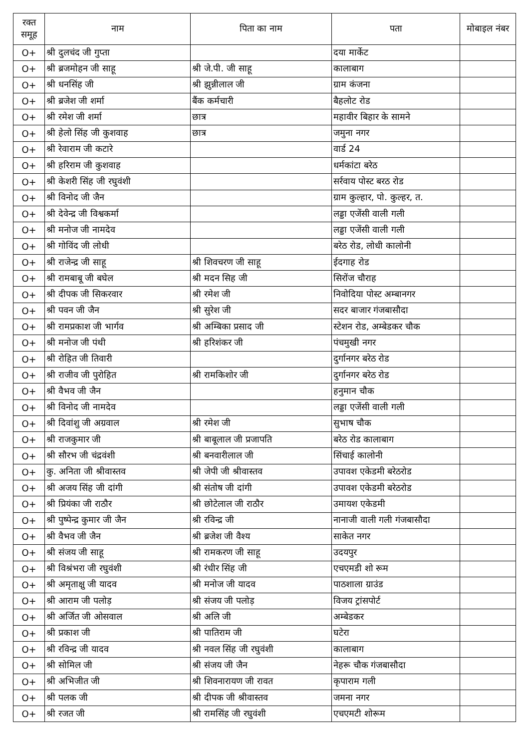| रक्त समूह | नाम | पिता का नाम | पता | मोबाइल नंबर |
| --- | --- | --- | --- | --- |
| O+ | श्री दुलचंद जी गुप्ता | | दया मार्केट | |
| O+ | श्री ब्रजमोहन जी साहू | श्री जे.पी. जी साहू | कालाबाग | |
| O+ | श्री धनसिंह जी | श्री झुन्नीलाल जी | ग्राम कंजना | |
| O+ | श्री ब्रजेश जी शर्मा | बैंक कर्मचारी | बैहलोट रोड | |
| O+ | श्री रमेश जी शर्मा | छात्र | महावीर बिहार के सामने | |
| O+ | श्री हेलो सिंह जी कुशवाह | छात्र | जमुना नगर | |
| O+ | श्री रेवाराम जी कटारे | | वार्ड 24 | |
| O+ | श्री हरिराम जी कुशवाह | | धर्मकांटा बरेठ | |
| O+ | श्री केशरी सिंह जी रघुवंशी | | सर्रवाय पोस्ट बरठ रोड | |
| O+ | श्री विनोद जी जैन | | ग्राम कुल्हार, पो. कुल्हर, त. | |
| O+ | श्री देवेन्द्र जी विश्वकर्मा | | लड्डा एजेंसी वाली गली | |
| O+ | श्री मनोज जी नामदेव | | लड्डा एजेंसी वाली गली | |
| O+ | श्री गोविंद जी लोधी | | बरेठ रोड, लोधी कालोनी | |
| O+ | श्री राजेन्द्र जी साहू | श्री शिवचरण जी साहू | ईदगाह रोड | |
| O+ | श्री रामबाबू जी बघेल | श्री मदन सिह जी | सिरोंज चौराह | |
| O+ | श्री दीपक जी सिकरवार | श्री रमेश जी | निवोदिया पोस्ट अम्बानगर | |
| O+ | श्री पवन जी जैन | श्री सुरेश जी | सदर बाजार गंजबासौदा | |
| O+ | श्री रामप्रकाश जी भार्गव | श्री अम्बिका प्रसाद जी | स्टेशन रोड, अम्बेडकर चौक | |
| O+ | श्री मनोज जी पंथी | श्री हरिशंकर जी | पंचमुखी नगर | |
| O+ | श्री रोहित जी तिवारी | | दुर्गानगर बरेठ रोड | |
| O+ | श्री राजीव जी पुरोहित | श्री रामकिशोर जी | दुर्गानगर बरेठ रोड | |
| O+ | श्री वैभव जी जैन | | हनुमान चौक | |
| O+ | श्री विनोद जी नामदेव | | लड्डा एजेंसी वाली गली | |
| O+ | श्री दिवांशु जी अग्रवाल | श्री रमेश जी | सुभाष चौक | |
| O+ | श्री राजकुमार जी | श्री बाबूलाल जी प्रजापति | बरेठ रोड कालाबाग | |
| O+ | श्री सौरभ जी चंद्रवंशी | श्री बनवारीलाल जी | सिंचाई कालोनी | |
| O+ | कु. अनिता जी श्रीवास्तव | श्री जेपी जी श्रीवास्तव | उपावश एकेडमी बरेठरोड | |
| O+ | श्री अजय सिंह जी दांगी | श्री संतोष जी दांगी | उपावश एकेडमी बरेठरोड | |
| O+ | श्री प्रियंका जी राठौर | श्री छोटेलाल जी राठौर | उमायश एकेडमी | |
| O+ | श्री पुष्पेन्द्र कुमार जी जैन | श्री रविन्द्र जी | नानाजी वाली गली गंजबासौदा | |
| O+ | श्री वैभव जी जैन | श्री ब्रजेश जी वैश्य | साकेत नगर | |
| O+ | श्री संजय जी साहू | श्री रामकरण जी साहू | उदयपुर | |
| O+ | श्री विश्रंभरा जी रघुवंशी | श्री रंधीर सिंह जी | एचएमडी शो रूम | |
| O+ | श्री अमृताक्षु जी यादव | श्री मनोज जी यादव | पाठशाला ग्राउंड | |
| O+ | श्री आराम जी पलोड़ | श्री संजय जी पलोड़ | विजय ट्रांसपोर्ट | |
| O+ | श्री अर्जित जी ओसवाल | श्री अलि जी | अम्बेडकर | |
| O+ | श्री प्रकाश जी | श्री पातिराम जी | घटेरा | |
| O+ | श्री रविन्द्र जी यादव | श्री नवल सिंह जी रघुवंशी | कालाबाग | |
| O+ | श्री सोमिल जी | श्री संजय जी जैन | नेहरू चौक गंजबासौदा | |
| O+ | श्री अभिजीत जी | श्री शिवनारायण जी रावत | कृपाराम गली | |
| O+ | श्री पलक जी | श्री दीपक जी श्रीवास्तव | जमना नगर | |
| O+ | श्री रजत जी | श्री रामसिंह जी रघुवंशी | एचएमटी शोरूम | |